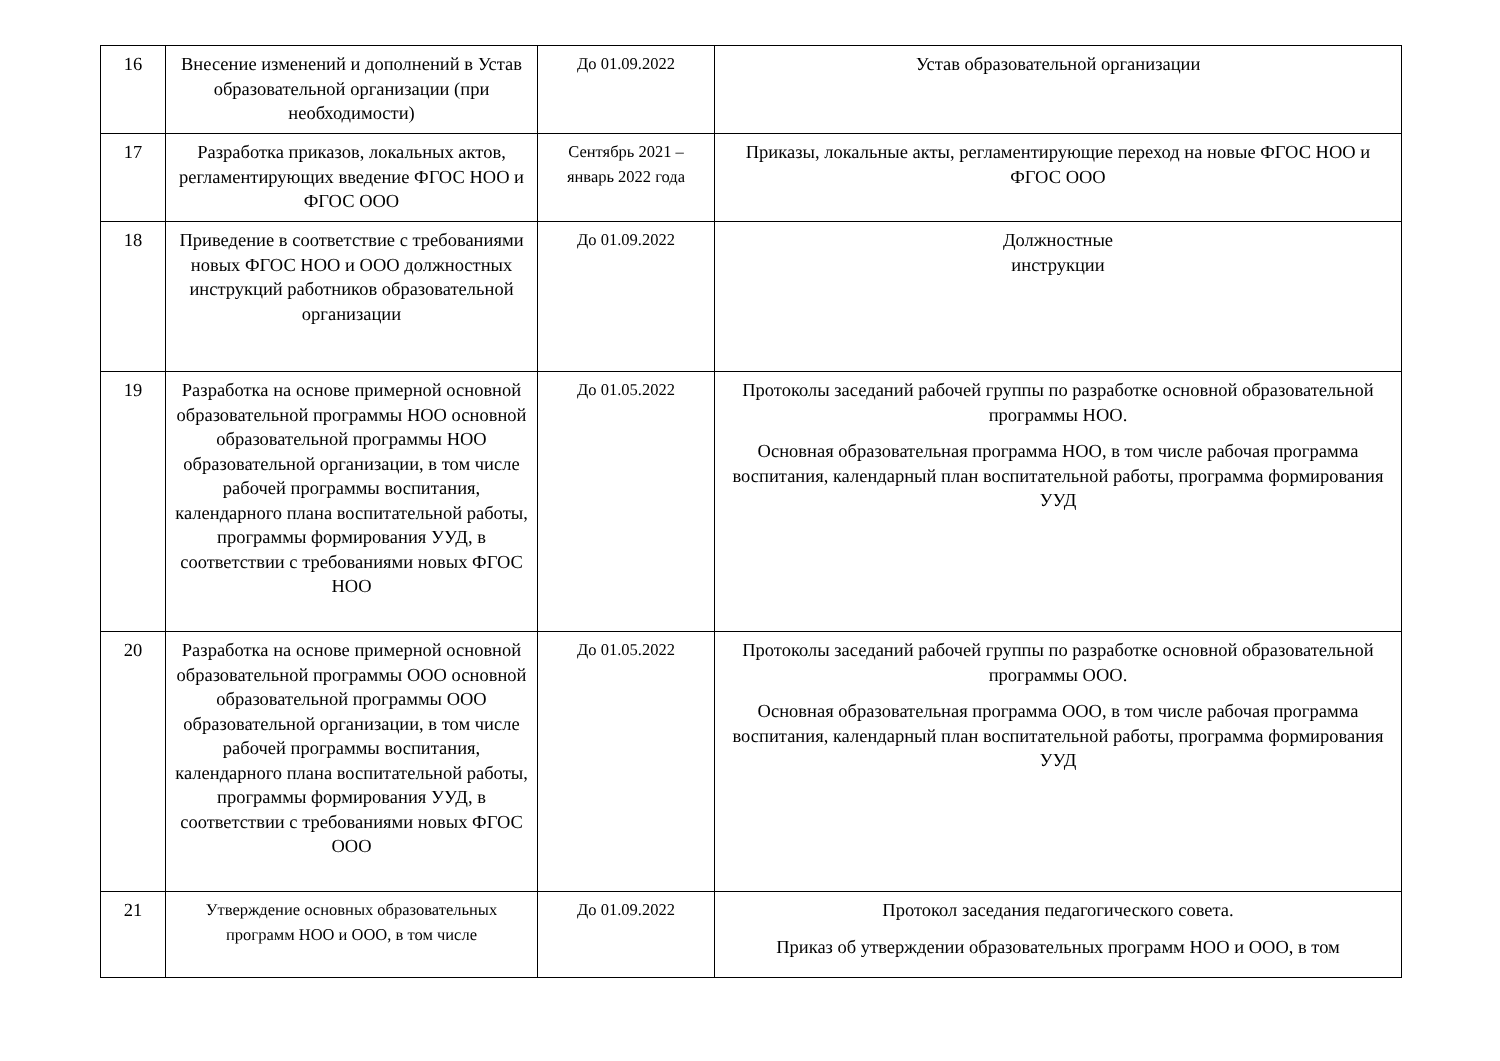| 16 | Внесение изменений и дополнений в Устав образовательной организации (при необходимости) | До 01.09.2022 | Устав образовательной организации |
| 17 | Разработка приказов, локальных актов, регламентирующих введение ФГОС НОО и ФГОС ООО | Сентябрь 2021 – январь 2022 года | Приказы, локальные акты, регламентирующие переход на новые ФГОС НОО и ФГОС ООО |
| 18 | Приведение в соответствие с требованиями новых ФГОС НОО и ООО должностных инструкций работников образовательной организации | До 01.09.2022 | Должностные инструкции |
| 19 | Разработка на основе примерной основной образовательной программы НОО основной образовательной программы НОО образовательной организации, в том числе рабочей программы воспитания, календарного плана воспитательной работы, программы формирования УУД, в соответствии с требованиями новых ФГОС НОО | До 01.05.2022 | Протоколы заседаний рабочей группы по разработке основной образовательной программы НОО. Основная образовательная программа НОО, в том числе рабочая программа воспитания, календарный план воспитательной работы, программа формирования УУД |
| 20 | Разработка на основе примерной основной образовательной программы ООО основной образовательной программы ООО образовательной организации, в том числе рабочей программы воспитания, календарного плана воспитательной работы, программы формирования УУД, в соответствии с требованиями новых ФГОС ООО | До 01.05.2022 | Протоколы заседаний рабочей группы по разработке основной образовательной программы ООО. Основная образовательная программа ООО, в том числе рабочая программа воспитания, календарный план воспитательной работы, программа формирования УУД |
| 21 | Утверждение основных образовательных программ НОО и ООО, в том числе | До 01.09.2022 | Протокол заседания педагогического совета. Приказ об утверждении образовательных программ НОО и ООО, в том |